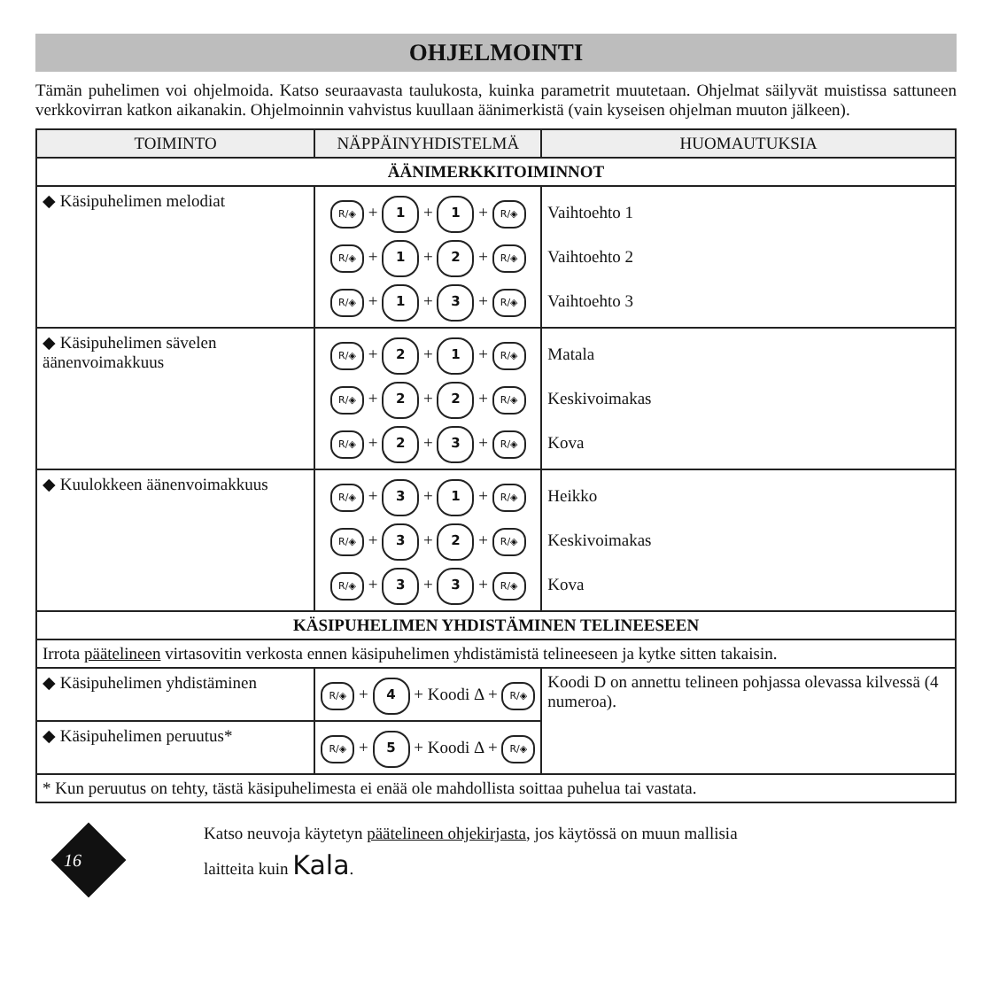OHJELMOINTI
Tämän puhelimen voi ohjelmoida. Katso seuraavasta taulukosta, kuinka parametrit muutetaan. Ohjelmat säilyvät muistissa sattuneen verkkovirran katkon aikanakin. Ohjelmoinnin vahvistus kuullaan äänimerkistä (vain kyseisen ohjelman muuton jälkeen).
| TOIMINTO | NÄPPÄINYHDISTELMÄ | HUOMAUTUKSIA |
| --- | --- | --- |
| ÄÄNIMERKKITOIMINNOT | | |
| ◆ Käsipuhelimen melodiat | R/◈ + 1 + 1 + R/◈ R/◈ + 1 + 2 + R/◈ R/◈ + 1 + 3 + R/◈ | Vaihtoehto 1 Vaihtoehto 2 Vaihtoehto 3 |
| ◆ Käsipuhelimen sävelen äänenvoimakkuus | R/◈ + 2 + 1 + R/◈ R/◈ + 2 + 2 + R/◈ R/◈ + 2 + 3 + R/◈ | Matala Keskivoimakas Kova |
| ◆ Kuulokkeen äänenvoimakkuus | R/◈ + 3 + 1 + R/◈ R/◈ + 3 + 2 + R/◈ R/◈ + 3 + 3 + R/◈ | Heikko Keskivoimakas Kova |
| KÄSIPUHELIMEN YHDISTÄMINEN TELINEESEEN | | |
| Irrota päätelineen virtasovitin verkosta ennen käsipuhelimen yhdistämistä telineeseen ja kytke sitten takaisin. | | |
| ◆ Käsipuhelimen yhdistäminen | R/◈ + 4 + Koodi Δ + R/◈ | Koodi D on annettu telineen pohjassa olevassa kilvessä (4 numeroa). |
| ◆ Käsipuhelimen peruutus* | R/◈ + 5 + Koodi Δ + R/◈ | |
| * Kun peruutus on tehty, tästä käsipuhelimesta ei enää ole mahdollista soittaa puhelua tai vastata. | | |
16
Katso neuvoja käytetyn päätelineen ohjekirjasta, jos käytössä on muun mallisia
laitteita kuin Kala.